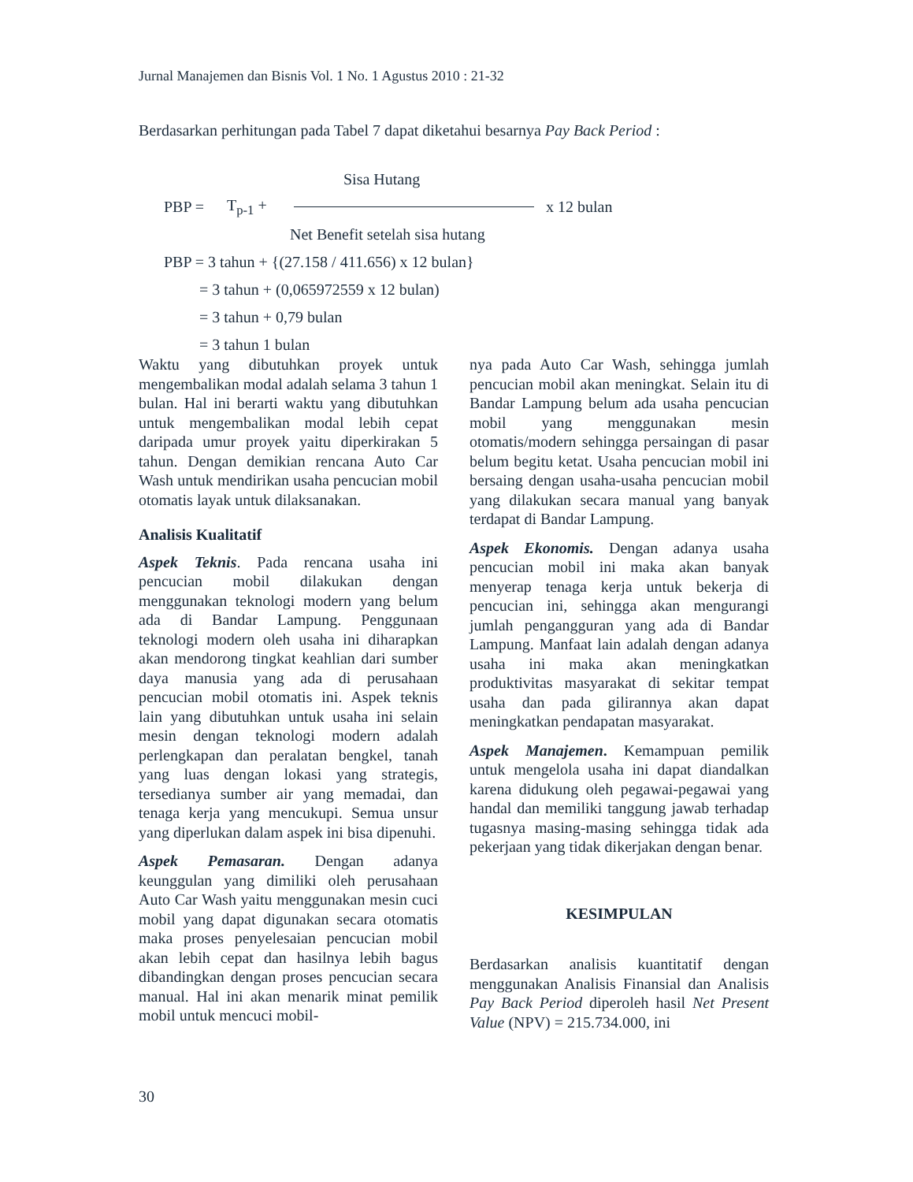Jurnal Manajemen dan Bisnis Vol. 1 No. 1 Agustus 2010 : 21-32
Berdasarkan perhitungan pada Tabel 7 dapat diketahui besarnya Pay Back Period :
Sisa Hutang
PBP = T<sub>p-1</sub> + x 12 bulan
Net Benefit setelah sisa hutang
PBP = 3 tahun + {(27.158 / 411.656) x 12 bulan}
= 3 tahun + (0,065972559 x 12 bulan)
= 3 tahun + 0,79 bulan
= 3 tahun 1 bulan
Waktu yang dibutuhkan proyek untuk mengembalikan modal adalah selama 3 tahun 1 bulan. Hal ini berarti waktu yang dibutuhkan untuk mengembalikan modal lebih cepat daripada umur proyek yaitu diperkirakan 5 tahun. Dengan demikian rencana Auto Car Wash untuk mendirikan usaha pencucian mobil otomatis layak untuk dilaksanakan.
Analisis Kualitatif
Aspek Teknis. Pada rencana usaha ini pencucian mobil dilakukan dengan menggunakan teknologi modern yang belum ada di Bandar Lampung. Penggunaan teknologi modern oleh usaha ini diharapkan akan mendorong tingkat keahlian dari sumber daya manusia yang ada di perusahaan pencucian mobil otomatis ini. Aspek teknis lain yang dibutuhkan untuk usaha ini selain mesin dengan teknologi modern adalah perlengkapan dan peralatan bengkel, tanah yang luas dengan lokasi yang strategis, tersedianya sumber air yang memadai, dan tenaga kerja yang mencukupi. Semua unsur yang diperlukan dalam aspek ini bisa dipenuhi.
Aspek Pemasaran. Dengan adanya keunggulan yang dimiliki oleh perusahaan Auto Car Wash yaitu menggunakan mesin cuci mobil yang dapat digunakan secara otomatis maka proses penyelesaian pencucian mobil akan lebih cepat dan hasilnya lebih bagus dibandingkan dengan proses pencucian secara manual. Hal ini akan menarik minat pemilik mobil untuk mencuci mobil-
nya pada Auto Car Wash, sehingga jumlah pencucian mobil akan meningkat. Selain itu di Bandar Lampung belum ada usaha pencucian mobil yang menggunakan mesin otomatis/modern sehingga persaingan di pasar belum begitu ketat. Usaha pencucian mobil ini bersaing dengan usaha-usaha pencucian mobil yang dilakukan secara manual yang banyak terdapat di Bandar Lampung.
Aspek Ekonomis. Dengan adanya usaha pencucian mobil ini maka akan banyak menyerap tenaga kerja untuk bekerja di pencucian ini, sehingga akan mengurangi jumlah pengangguran yang ada di Bandar Lampung. Manfaat lain adalah dengan adanya usaha ini maka akan meningkatkan produktivitas masyarakat di sekitar tempat usaha dan pada gilirannya akan dapat meningkatkan pendapatan masyarakat.
Aspek Manajemen. Kemampuan pemilik untuk mengelola usaha ini dapat diandalkan karena didukung oleh pegawai-pegawai yang handal dan memiliki tanggung jawab terhadap tugasnya masing-masing sehingga tidak ada pekerjaan yang tidak dikerjakan dengan benar.
KESIMPULAN
Berdasarkan analisis kuantitatif dengan menggunakan Analisis Finansial dan Analisis Pay Back Period diperoleh hasil Net Present Value (NPV) = 215.734.000, ini
30